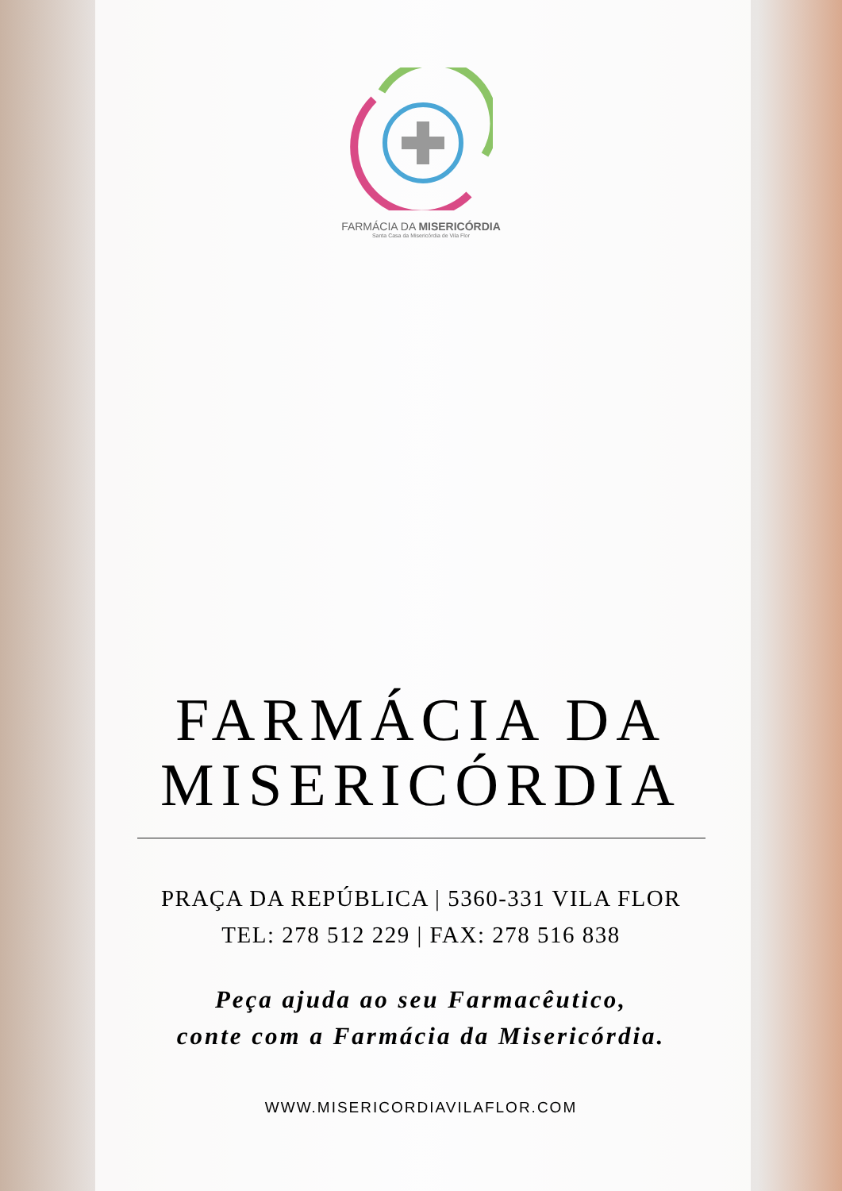FARMÁCIA DA MISERICÓRDIA
Santa Casa da Misericórdia de Vila Flor
FARMÁCIA DA
MISERICÓRDIA
PRAÇA DA REPÚBLICA | 5360-331 VILA FLOR
TEL: 278 512 229 | FAX: 278 516 838
Peça ajuda ao seu Farmacêutico,
conte com a Farmácia da Misericórdia.
WWW.MISERICORDIAVILAFLOR.COM